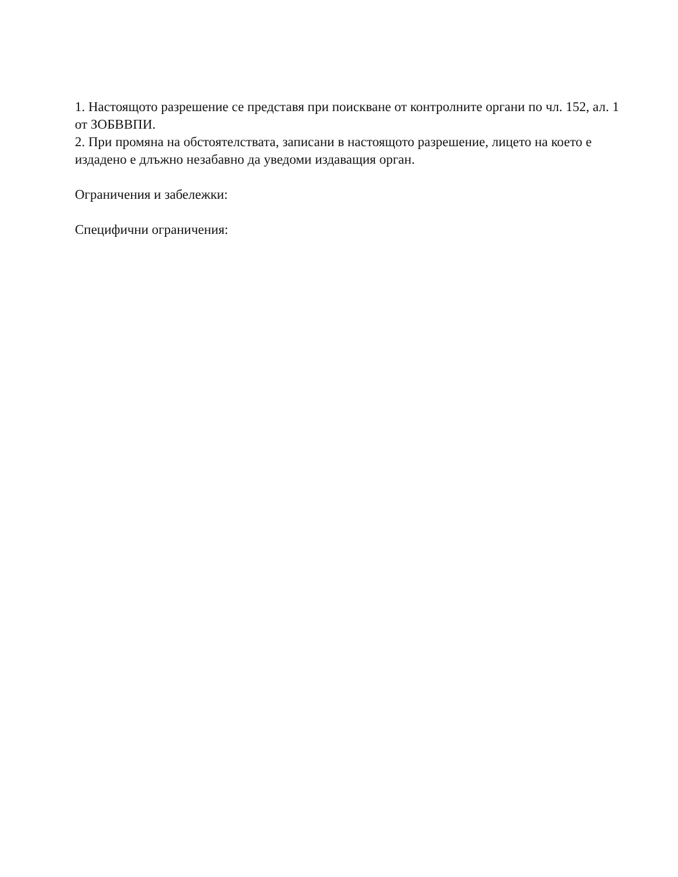1. Настоящото разрешение се представя при поискване от контролните органи по чл. 152, ал. 1 от ЗОБВВПИ.
2. При промяна на обстоятелствата, записани в настоящото разрешение, лицето на което е издадено е длъжно незабавно да уведоми издаващия орган.
Ограничения и забележки:
Специфични ограничения: